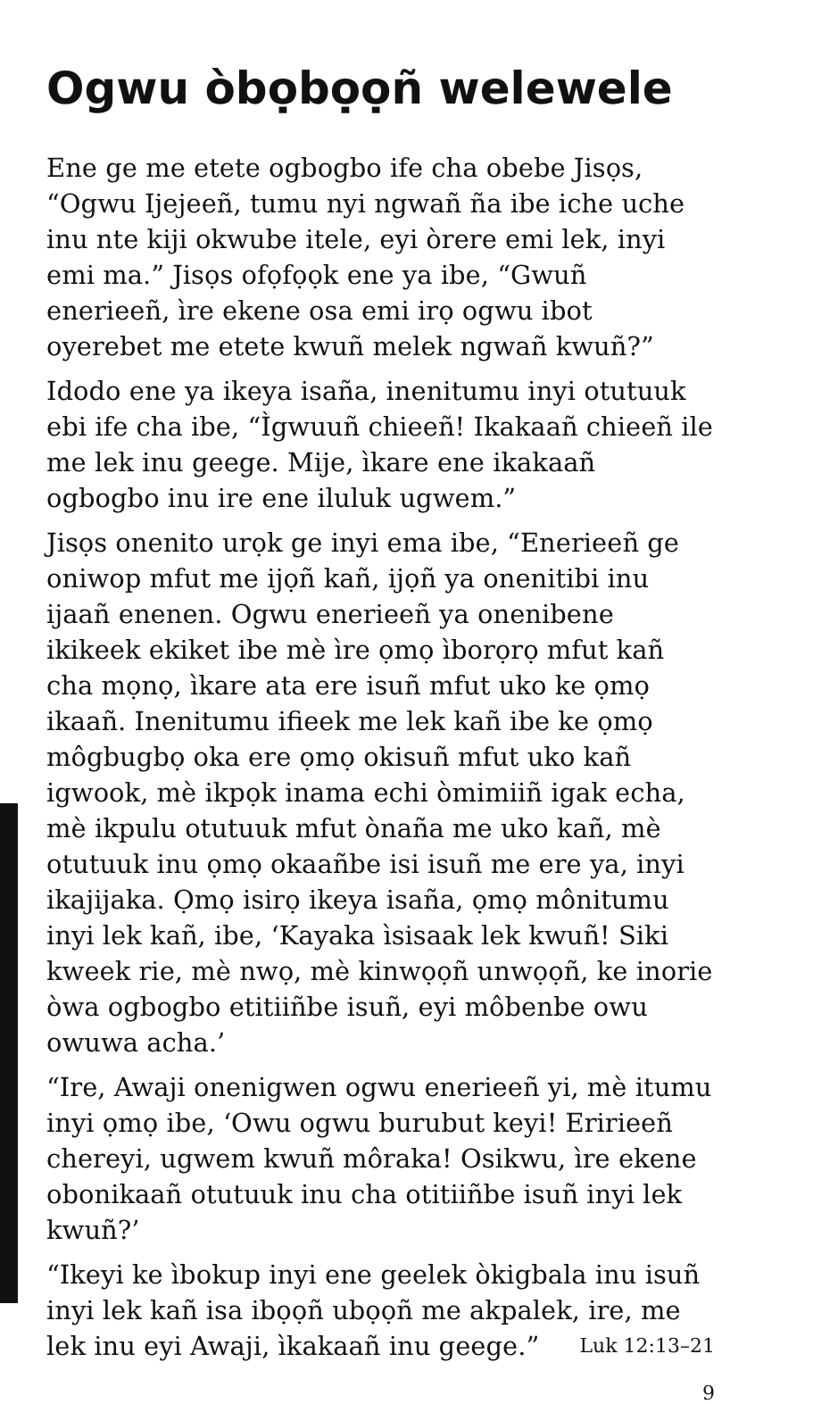Ogwu òbọbọọñ welewele
Ene ge me etete ogbogbo ife cha obebe Jisọs, “Ogwu Ijejeeñ, tumu nyi ngwañ ña ibe iche uche inu nte kiji okwube itele, eyi òrere emi lek, inyi emi ma.” Jisọs ofọfọọk ene ya ibe, “Gwuñ enerieeñ, ìre ekene osa emi irọ ogwu ibot oyerebet me etete kwuñ melek ngwañ kwuñ?”
Idodo ene ya ikeya isaña, inenitumu inyi otutuuk ebi ife cha ibe, “Ìgwuuñ chieeñ! Ikakaañ chieeñ ile me lek inu geege. Mije, ìkare ene ikakaañ ogbogbo inu ire ene iluluk ugwem.”
Jisọs onenito urọk ge inyi ema ibe, “Enerieeñ ge oniwop mfut me ijọñ kañ, ijọñ ya onenitibi inu ijaañ enenen. Ogwu enerieeñ ya onenibene ikikeek ekiket ibe mè ìre ọmọ ìborọrọ mfut kañ cha mọnọ, ìkare ata ere isuñ mfut uko ke ọmọ ikaañ. Inenitumu ifieek me lek kañ ibe ke ọmọ môgbugbọ oka ere ọmọ okisuñ mfut uko kañ igwook, mè ikpọk inama echi òmimiiñ igak echa, mè ikpulu otutuuk mfut ònaña me uko kañ, mè otutuuk inu ọmọ okaañbe isi isuñ me ere ya, inyi ikajijaka. Ọmọ isirọ ikeya isaña, ọmọ mônitumu inyi lek kañ, ibe, ‘Kayaka ìsisaak lek kwuñ! Siki kweek rie, mè nwọ, mè kinwọọñ unwọọñ, ke inorie òwa ogbogbo etitiiñbe isuñ, eyi môbenbe owu owuwa acha.’
“Ire, Awaji onenigwen ogwu enerieeñ yi, mè itumu inyi ọmọ ibe, ‘Owu ogwu burubut keyi! Eririeeñ chereyi, ugwem kwuñ môraka! Osikwu, ìre ekene obonikaañ otutuuk inu cha otitiiñbe isuñ inyi lek kwuñ?’
“Ikeyi ke ìbokup inyi ene geelek òkigbala inu isuñ inyi lek kañ isa ibọọñ ubọọñ me akpalek, ire, me lek inu eyi Awaji, ìkakaañ inu geege.” Luk 12:13–21
9